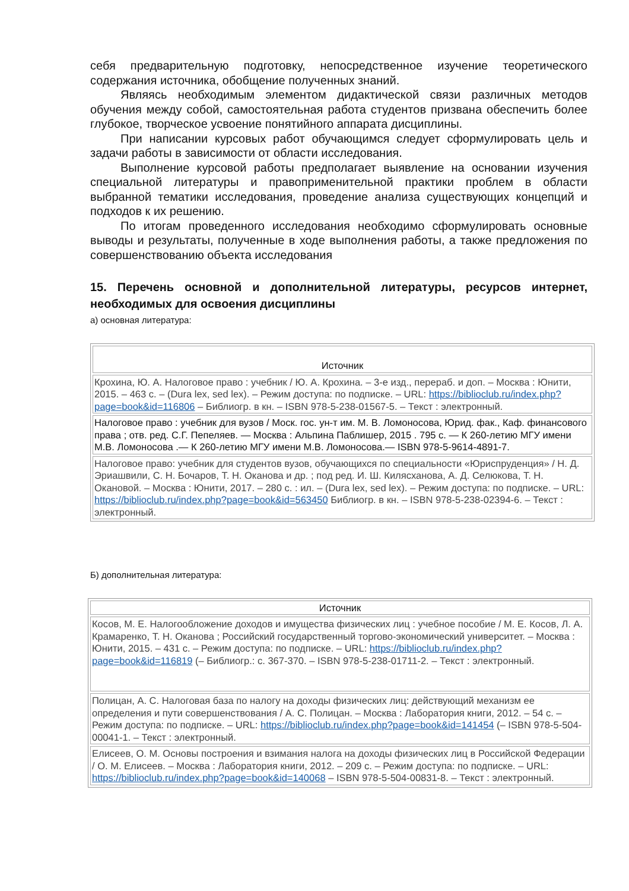себя предварительную подготовку, непосредственное изучение теоретического содержания источника, обобщение полученных знаний.
Являясь необходимым элементом дидактической связи различных методов обучения между собой, самостоятельная работа студентов призвана обеспечить более глубокое, творческое усвоение понятийного аппарата дисциплины.
При написании курсовых работ обучающимся следует сформулировать цель и задачи работы в зависимости от области исследования.
Выполнение курсовой работы предполагает выявление на основании изучения специальной литературы и правоприменительной практики проблем в области выбранной тематики исследования, проведение анализа существующих концепций и подходов к их решению.
По итогам проведенного исследования необходимо сформулировать основные выводы и результаты, полученные в ходе выполнения работы, а также предложения по совершенствованию объекта исследования
15. Перечень основной и дополнительной литературы, ресурсов интернет, необходимых для освоения дисциплины
а) основная литература:
| Источник |
| --- |
| Крохина, Ю. А. Налоговое право : учебник / Ю. А. Крохина. – 3-е изд., перераб. и доп. – Москва : Юнити, 2015. – 463 с. – (Dura lex, sed lex). – Режим доступа: по подписке. – URL: https://biblioclub.ru/index.php?page=book&id=116806 – Библиогр. в кн. – ISBN 978-5-238-01567-5. – Текст : электронный. |
| Налоговое право : учебник для вузов / Моск. гос. ун-т им. М. В. Ломоносова, Юрид. фак., Каф. финансового права ; отв. ред. С.Г. Пепеляев. — Москва : Альпина Паблишер, 2015 . 795 с. — К 260-летию МГУ имени М.В. Ломоносова .— К 260-летию МГУ имени М.В. Ломоносова.— ISBN 978-5-9614-4891-7. |
| Налоговое право: учебник для студентов вузов, обучающихся по специальности «Юриспруденция» / Н. Д. Эриашвили, С. Н. Бочаров, Т. Н. Оканова и др. ; под ред. И. Ш. Килясханова, А. Д. Селюкова, Т. Н. Окановой. – Москва : Юнити, 2017. – 280 с. : ил. – (Dura lex, sed lex). – Режим доступа: по подписке. – URL: https://biblioclub.ru/index.php?page=book&id=563450 Библиогр. в кн. – ISBN 978-5-238-02394-6. – Текст : электронный. |
Б) дополнительная литература:
| Источник |
| --- |
| Косов, М. Е. Налогообложение доходов и имущества физических лиц : учебное пособие / М. Е. Косов, Л. А. Крамаренко, Т. Н. Оканова ; Российский государственный торгово-экономический университет. – Москва : Юнити, 2015. – 431 с. – Режим доступа: по подписке. – URL: https://biblioclub.ru/index.php?page=book&id=116819 (– Библиогр.: с. 367-370. – ISBN 978-5-238-01711-2. – Текст : электронный. |
| Полицан, А. С. Налоговая база по налогу на доходы физических лиц: действующий механизм ее определения и пути совершенствования / А. С. Полицан. – Москва : Лаборатория книги, 2012. – 54 с. – Режим доступа: по подписке. – URL: https://biblioclub.ru/index.php?page=book&id=141454 (– ISBN 978-5-504-00041-1. – Текст : электронный. |
| Елисеев, О. М. Основы построения и взимания налога на доходы физических лиц в Российской Федерации / О. М. Елисеев. – Москва : Лаборатория книги, 2012. – 209 с. – Режим доступа: по подписке. – URL: https://biblioclub.ru/index.php?page=book&id=140068 – ISBN 978-5-504-00831-8. – Текст : электронный. |